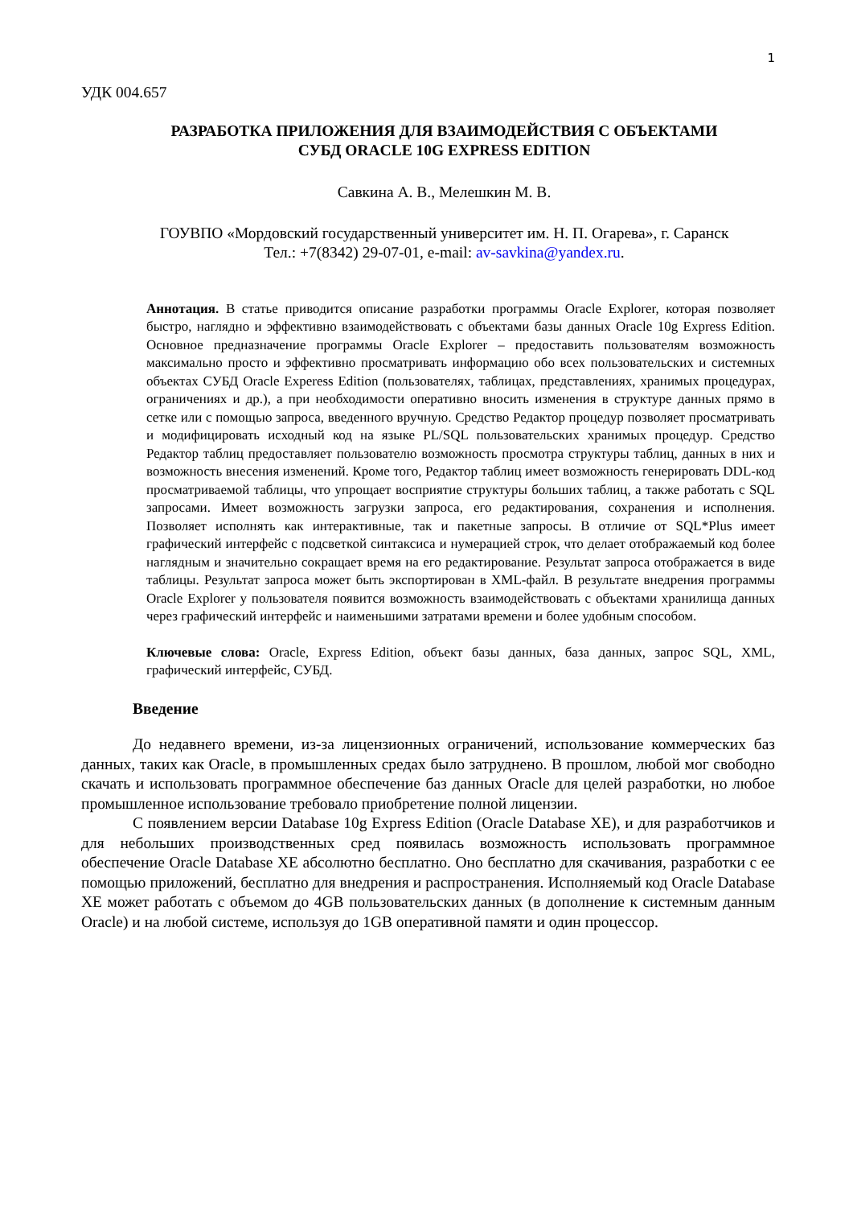1
УДК 004.657
РАЗРАБОТКА ПРИЛОЖЕНИЯ ДЛЯ ВЗАИМОДЕЙСТВИЯ С ОБЪЕКТАМИ
СУБД ORACLE 10G EXPRESS EDITION
Савкина А. В., Мелешкин М. В.
ГОУВПО «Мордовский государственный университет им. Н. П. Огарева», г. Саранск
Тел.: +7(8342) 29-07-01, e-mail: av-savkina@yandex.ru.
Аннотация. В статье приводится описание разработки программы Oracle Explorer, которая позволяет быстро, наглядно и эффективно взаимодействовать с объектами базы данных Oracle 10g Express Edition. Основное предназначение программы Oracle Explorer – предоставить пользователям возможность максимально просто и эффективно просматривать информацию обо всех пользовательских и системных объектах СУБД Oracle Experess Edition (пользователях, таблицах, представлениях, хранимых процедурах, ограничениях и др.), а при необходимости оперативно вносить изменения в структуре данных прямо в сетке или с помощью запроса, введенного вручную. Средство Редактор процедур позволяет просматривать и модифицировать исходный код на языке PL/SQL пользовательских хранимых процедур. Средство Редактор таблиц предоставляет пользователю возможность просмотра структуры таблиц, данных в них и возможность внесения изменений. Кроме того, Редактор таблиц имеет возможность генерировать DDL-код просматриваемой таблицы, что упрощает восприятие структуры больших таблиц, а также работать с SQL запросами. Имеет возможность загрузки запроса, его редактирования, сохранения и исполнения. Позволяет исполнять как интерактивные, так и пакетные запросы. В отличие от SQL*Plus имеет графический интерфейс с подсветкой синтаксиса и нумерацией строк, что делает отображаемый код более наглядным и значительно сокращает время на его редактирование. Результат запроса отображается в виде таблицы. Результат запроса может быть экспортирован в XML-файл. В результате внедрения программы Oracle Explorer у пользователя появится возможность взаимодействовать с объектами хранилища данных через графический интерфейс и наименьшими затратами времени и более удобным способом.
Ключевые слова: Oracle, Express Edition, объект базы данных, база данных, запрос SQL, XML, графический интерфейс, СУБД.
Введение
До недавнего времени, из-за лицензионных ограничений, использование коммерческих баз данных, таких как Oracle, в промышленных средах было затруднено. В прошлом, любой мог свободно скачать и использовать программное обеспечение баз данных Oracle для целей разработки, но любое промышленное использование требовало приобретение полной лицензии.
С появлением версии Database 10g Express Edition (Oracle Database XE), и для разработчиков и для небольших производственных сред появилась возможность использовать программное обеспечение Oracle Database XE абсолютно бесплатно. Оно бесплатно для скачивания, разработки с ее помощью приложений, бесплатно для внедрения и распространения. Исполняемый код Oracle Database XE может работать с объемом до 4GB пользовательских данных (в дополнение к системным данным Oracle) и на любой системе, используя до 1GB оперативной памяти и один процессор.